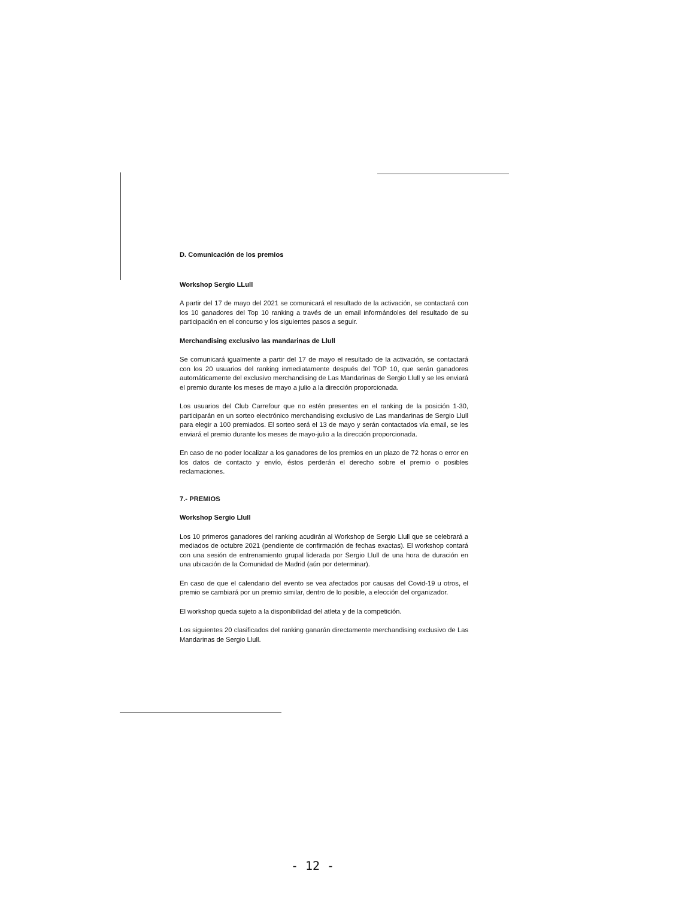D. Comunicación de los premios
Workshop Sergio LLull
A partir del 17 de mayo del 2021 se comunicará el resultado de la activación, se contactará con los 10 ganadores del Top 10 ranking a través de un email informándoles del resultado de su participación en el concurso y los siguientes pasos a seguir.
Merchandising exclusivo las mandarinas de Llull
Se comunicará igualmente a partir del 17 de mayo el resultado de la activación, se contactará con los 20 usuarios del ranking inmediatamente después del TOP 10, que serán ganadores automáticamente del exclusivo merchandising de Las Mandarinas de Sergio Llull y se les enviará el premio durante los meses de mayo a julio a la dirección proporcionada.
Los usuarios del Club Carrefour que no estén presentes en el ranking de la posición 1-30, participarán en un sorteo electrónico merchandising exclusivo de Las mandarinas de Sergio Llull para elegir a 100 premiados. El sorteo será el 13 de mayo y serán contactados vía email, se les enviará el premio durante los meses de mayo-julio a la dirección proporcionada.
En caso de no poder localizar a los ganadores de los premios en un plazo de 72 horas o error en los datos de contacto y envío, éstos perderán el derecho sobre el premio o posibles reclamaciones.
7.- PREMIOS
Workshop Sergio Llull
Los 10 primeros ganadores del ranking acudirán al Workshop de Sergio Llull que se celebrará a mediados de octubre 2021 (pendiente de confirmación de fechas exactas). El workshop contará con una sesión de entrenamiento grupal liderada por Sergio Llull de una hora de duración en una ubicación de la Comunidad de Madrid (aún por determinar).
En caso de que el calendario del evento se vea afectados por causas del Covid-19 u otros, el premio se cambiará por un premio similar, dentro de lo posible, a elección del organizador.
El workshop queda sujeto a la disponibilidad del atleta y de la competición.
Los siguientes 20 clasificados del ranking ganarán directamente merchandising exclusivo de Las Mandarinas de Sergio Llull.
- 12 -